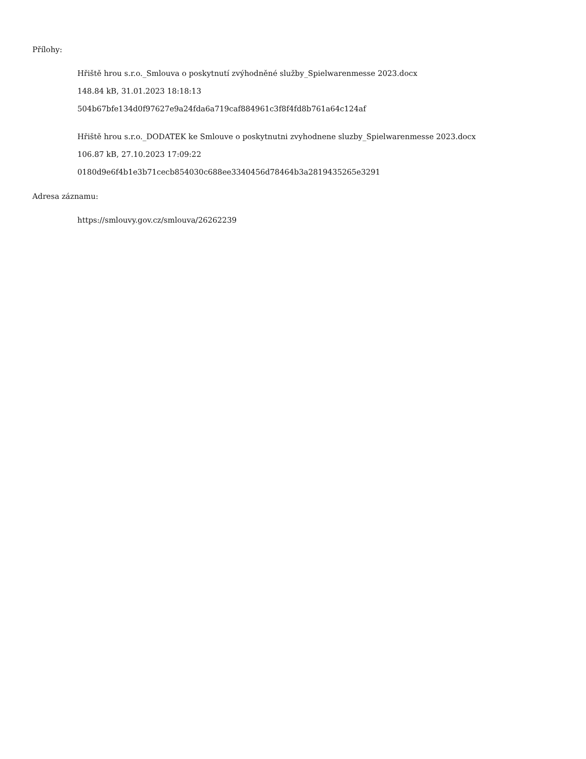Přílohy:
Hřiště hrou s.r.o._Smlouva o poskytnutí zvýhodněné služby_Spielwarenmesse 2023.docx
148.84 kB, 31.01.2023 18:18:13
504b67bfe134d0f97627e9a24fda6a719caf884961c3f8f4fd8b761a64c124af
Hřiště hrou s.r.o._DODATEK ke Smlouve o poskytnutni zvyhodnene sluzby_Spielwarenmesse 2023.docx
106.87 kB, 27.10.2023 17:09:22
0180d9e6f4b1e3b71cecb854030c688ee3340456d78464b3a2819435265e3291
Adresa záznamu:
https://smlouvy.gov.cz/smlouva/26262239